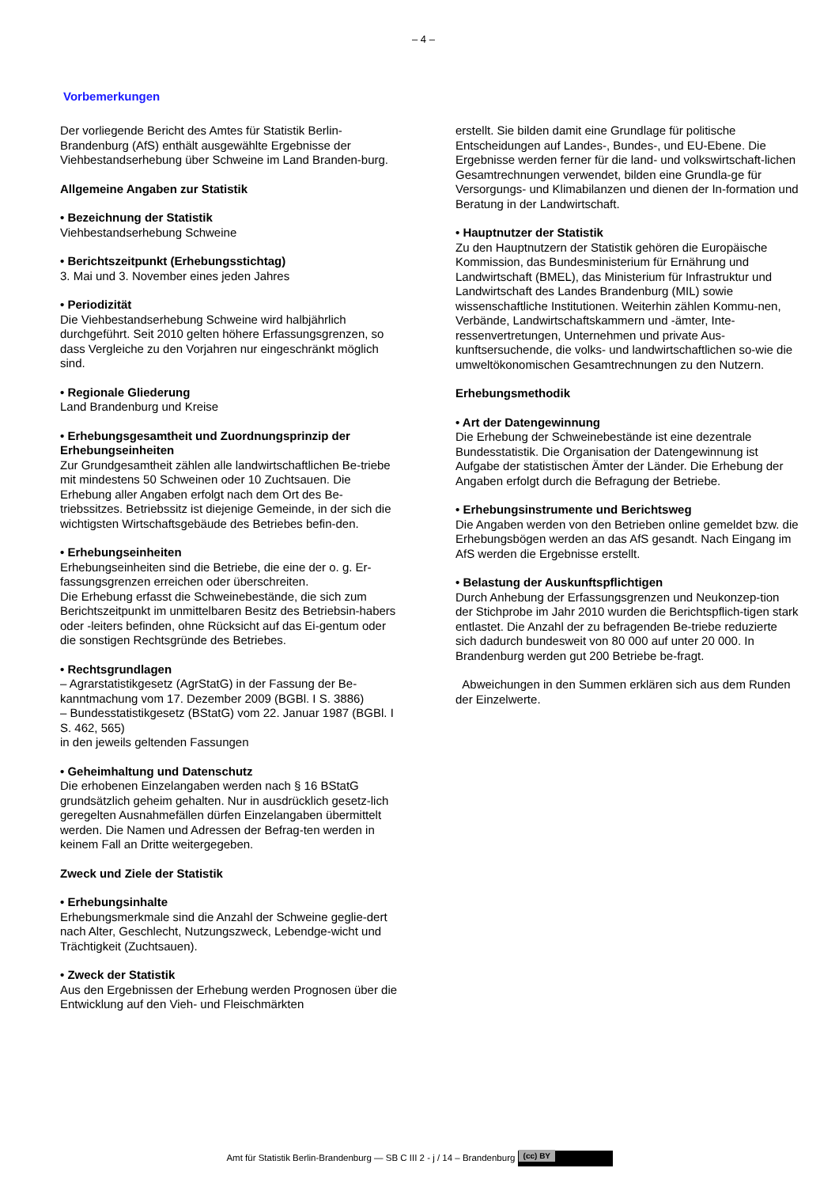– 4 –
Vorbemerkungen
Der vorliegende Bericht des Amtes für Statistik Berlin-Brandenburg (AfS) enthält ausgewählte Ergebnisse der Viehbestandserhebung über Schweine im Land Branden-burg.
Allgemeine Angaben zur Statistik
• Bezeichnung der Statistik
Viehbestandserhebung Schweine
• Berichtszeitpunkt (Erhebungsstichtag)
3. Mai und 3. November eines jeden Jahres
• Periodizität
Die Viehbestandserhebung Schweine wird halbjährlich durchgeführt. Seit 2010 gelten höhere Erfassungsgrenzen, so dass Vergleiche zu den Vorjahren nur eingeschränkt möglich sind.
• Regionale Gliederung
Land Brandenburg und Kreise
• Erhebungsgesamtheit und Zuordnungsprinzip der Erhebungseinheiten
Zur Grundgesamtheit zählen alle landwirtschaftlichen Be-triebe mit mindestens 50 Schweinen oder 10 Zuchtsauen. Die Erhebung aller Angaben erfolgt nach dem Ort des Be-triebssitzes. Betriebssitz ist diejenige Gemeinde, in der sich die wichtigsten Wirtschaftsgebäude des Betriebes befin-den.
• Erhebungseinheiten
Erhebungseinheiten sind die Betriebe, die eine der o. g. Er-fassungsgrenzen erreichen oder überschreiten.
Die Erhebung erfasst die Schweinebestände, die sich zum Berichtszeitpunkt im unmittelbaren Besitz des Betriebsin-habers oder -leiters befinden, ohne Rücksicht auf das Ei-gentum oder die sonstigen Rechtsgründe des Betriebes.
• Rechtsgrundlagen
– Agrarstatistikgesetz (AgrStatG) in der Fassung der Be-kanntmachung vom 17. Dezember 2009 (BGBl. I S. 3886)
– Bundesstatistikgesetz (BStatG) vom 22. Januar 1987 (BGBl. I S. 462, 565)
in den jeweils geltenden Fassungen
• Geheimhaltung und Datenschutz
Die erhobenen Einzelangaben werden nach § 16 BStatG grundsätzlich geheim gehalten. Nur in ausdrücklich gesetz-lich geregelten Ausnahmefällen dürfen Einzelangaben übermittelt werden. Die Namen und Adressen der Befrag-ten werden in keinem Fall an Dritte weitergegeben.
Zweck und Ziele der Statistik
• Erhebungsinhalte
Erhebungsmerkmale sind die Anzahl der Schweine geglie-dert nach Alter, Geschlecht, Nutzungszweck, Lebendge-wicht und Trächtigkeit (Zuchtsauen).
• Zweck der Statistik
Aus den Ergebnissen der Erhebung werden Prognosen über die Entwicklung auf den Vieh- und Fleischmärkten
erstellt. Sie bilden damit eine Grundlage für politische Entscheidungen auf Landes-, Bundes-, und EU-Ebene. Die Ergebnisse werden ferner für die land- und volkswirtschaft-lichen Gesamtrechnungen verwendet, bilden eine Grundla-ge für Versorgungs- und Klimabilanzen und dienen der In-formation und Beratung in der Landwirtschaft.
• Hauptnutzer der Statistik
Zu den Hauptnutzern der Statistik gehören die Europäische Kommission, das Bundesministerium für Ernährung und Landwirtschaft (BMEL), das Ministerium für Infrastruktur und Landwirtschaft des Landes Brandenburg (MIL) sowie wissenschaftliche Institutionen. Weiterhin zählen Kommu-nen, Verbände, Landwirtschaftskammern und -ämter, Inte-ressenvertretungen, Unternehmen und private Aus-kunftsersuchende, die volks- und landwirtschaftlichen so-wie die umweltökonomischen Gesamtrechnungen zu den Nutzern.
Erhebungsmethodik
• Art der Datengewinnung
Die Erhebung der Schweinebestände ist eine dezentrale Bundesstatistik. Die Organisation der Datengewinnung ist Aufgabe der statistischen Ämter der Länder. Die Erhebung der Angaben erfolgt durch die Befragung der Betriebe.
• Erhebungsinstrumente und Berichtsweg
Die Angaben werden von den Betrieben online gemeldet bzw. die Erhebungsbögen werden an das AfS gesandt. Nach Eingang im AfS werden die Ergebnisse erstellt.
• Belastung der Auskunftspflichtigen
Durch Anhebung der Erfassungsgrenzen und Neukonzep-tion der Stichprobe im Jahr 2010 wurden die Berichtspflich-tigen stark entlastet. Die Anzahl der zu befragenden Be-triebe reduzierte sich dadurch bundesweit von 80 000 auf unter 20 000. In Brandenburg werden gut 200 Betriebe be-fragt.
Abweichungen in den Summen erklären sich aus dem Runden der Einzelwerte.
Amt für Statistik Berlin-Brandenburg — SB C III 2 - j / 14 – Brandenburg (cc) BY